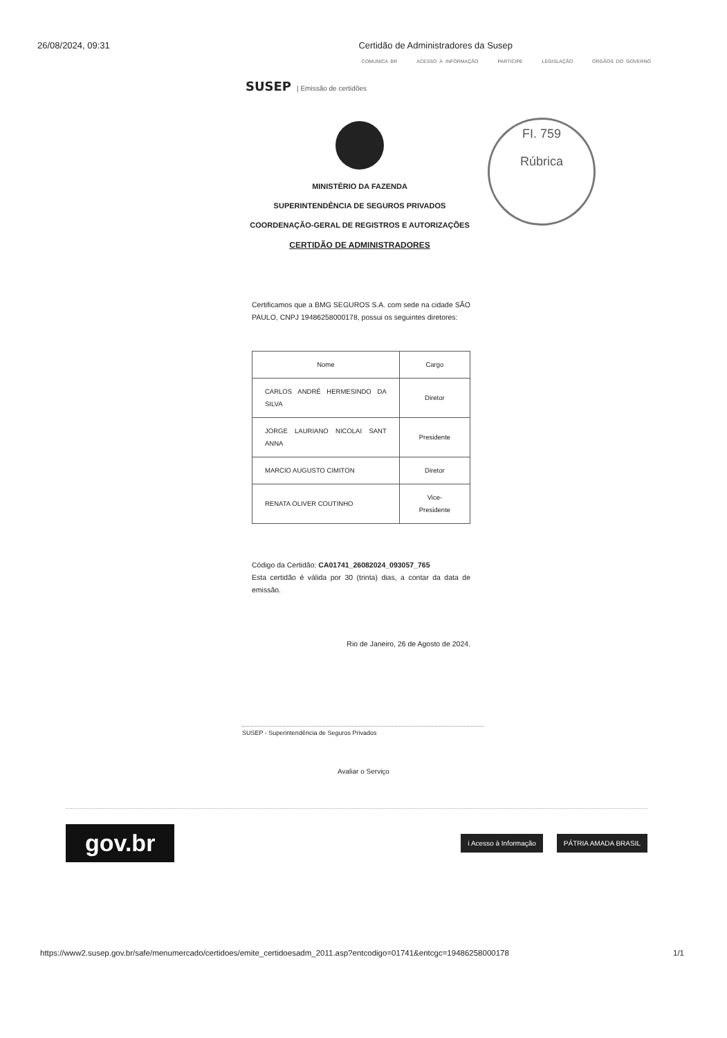26/08/2024, 09:31 Certidão de Administradores da Susep
COMUNICA BR ACESSO À INFORMAÇÃO PARTICIPE LEGISLAÇÃO ÓRGÃOS DO GOVERNO
SUSEP | Emissão de certidões
FI. 759
Rúbrica
MINISTÉRIO DA FAZENDA
SUPERINTENDÊNCIA DE SEGUROS PRIVADOS
COORDENAÇÃO-GERAL DE REGISTROS E AUTORIZAÇÕES
CERTIDÃO DE ADMINISTRADORES
Certificamos que a BMG SEGUROS S.A. com sede na cidade SÃO PAULO, CNPJ 19486258000178, possui os seguintes diretores:
| Nome | Cargo |
| --- | --- |
| CARLOS ANDRÉ HERMESINDO DA SILVA | Diretor |
| JORGE LAURIANO NICOLAI SANT ANNA | Presidente |
| MARCIO AUGUSTO CIMITON | Diretor |
| RENATA OLIVER COUTINHO | Vice-Presidente |
Código da Certidão: CA01741_26082024_093057_765
Esta certidão é válida por 30 (trinta) dias, a contar da data de emissão.
Rio de Janeiro, 26 de Agosto de 2024.
SUSEP - Superintendência de Seguros Privados
Avaliar o Serviço
gov.br
i Acesso à Informação PÁTRIA AMADA BRASIL
https://www2.susep.gov.br/safe/menumercado/certidoes/emite_certidoesadm_2011.asp?entcodigo=01741&entcgc=19486258000178 1/1